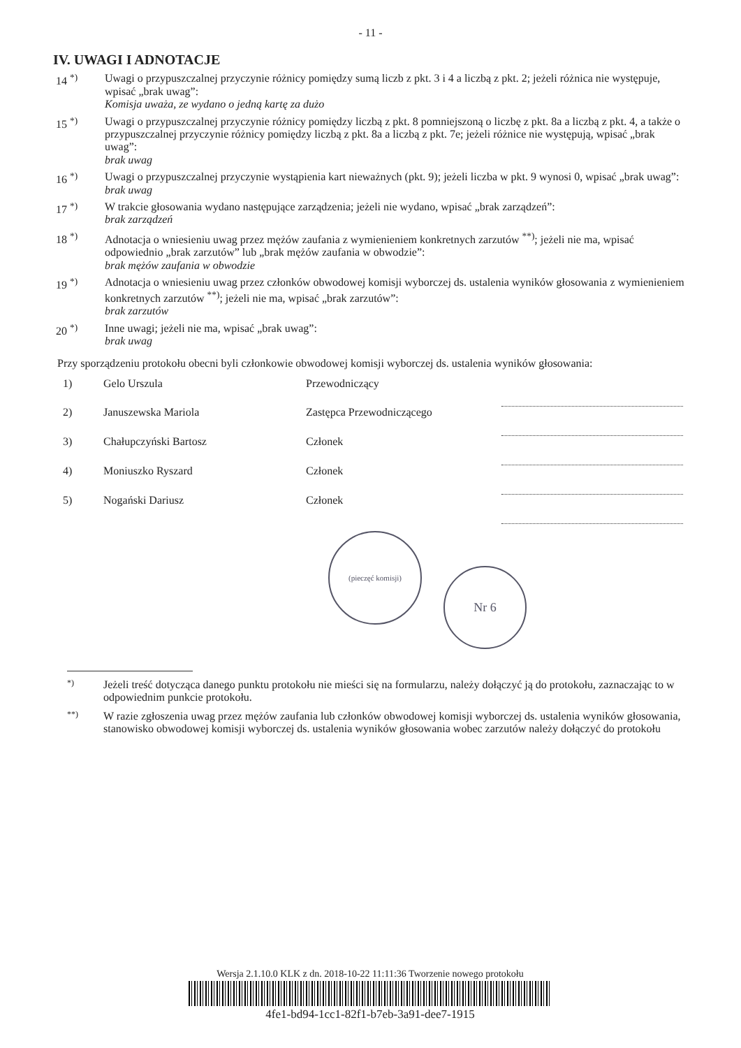- 11 -
IV. UWAGI I ADNOTACJE
14 <sup>*)</sup> Uwagi o przypuszczalnej przyczynie różnicy pomiędzy sumą liczb z pkt. 3 i 4 a liczbą z pkt. 2; jeżeli różnica nie występuje, wpisać „brak uwag”:
Komisja uważa, ze wydano o jedną kartę za dużo
15 <sup>*)</sup> Uwagi o przypuszczalnej przyczynie różnicy pomiędzy liczbą z pkt. 8 pomniejszoną o liczbę z pkt. 8a a liczbą z pkt. 4, a także o przypuszczalnej przyczynie różnicy pomiędzy liczbą z pkt. 8a a liczbą z pkt. 7e; jeżeli różnice nie występują, wpisać „brak uwag”:
brak uwag
16 <sup>*)</sup> Uwagi o przypuszczalnej przyczynie wystąpienia kart nieważnych (pkt. 9); jeżeli liczba w pkt. 9 wynosi 0, wpisać „brak uwag”:
brak uwag
17 <sup>*)</sup> W trakcie głosowania wydano następujące zarządzenia; jeżeli nie wydano, wpisać „brak zarządzeń”:
brak zarządzeń
18 <sup>*)</sup> Adnotacja o wniesieniu uwag przez mężów zaufania z wymienieniem konkretnych zarzutów <sup>**)</sup>; jeżeli nie ma, wpisać odpowiednio „brak zarzutów” lub „brak mężów zaufania w obwodzie”:
brak mężów zaufania w obwodzie
19 <sup>*)</sup> Adnotacja o wniesieniu uwag przez członków obwodowej komisji wyborczej ds. ustalenia wyników głosowania z wymienieniem konkretnych zarzutów <sup>**)</sup>; jeżeli nie ma, wpisać „brak zarzutów”:
brak zarzutów
20 <sup>*)</sup> Inne uwagi; jeżeli nie ma, wpisać „brak uwag”:
brak uwag
Przy sporządzeniu protokołu obecni byli członkowie obwodowej komisji wyborczej ds. ustalenia wyników głosowania:
| 1) | Gelo Urszula | Przewodniczący | |
| 2) | Januszewska Mariola | Zastępca Przewodniczącego | |
| 3) | Chałupczyński Bartosz | Członek | |
| 4) | Moniuszko Ryszard | Członek | |
| 5) | Nogański Dariusz | Członek | |
(pieczęć komisji)
Nr 6
*)
Jeżeli treść dotycząca danego punktu protokołu nie mieści się na formularzu, należy dołączyć ją do protokołu, zaznaczając to w odpowiednim punkcie protokołu.
**)
W razie zgłoszenia uwag przez mężów zaufania lub członków obwodowej komisji wyborczej ds. ustalenia wyników głosowania, stanowisko obwodowej komisji wyborczej ds. ustalenia wyników głosowania wobec zarzutów należy dołączyć do protokołu
Wersja 2.1.10.0 KLK z dn. 2018-10-22 11:11:36 Tworzenie nowego protokołu
4fe1-bd94-1cc1-82f1-b7eb-3a91-dee7-1915